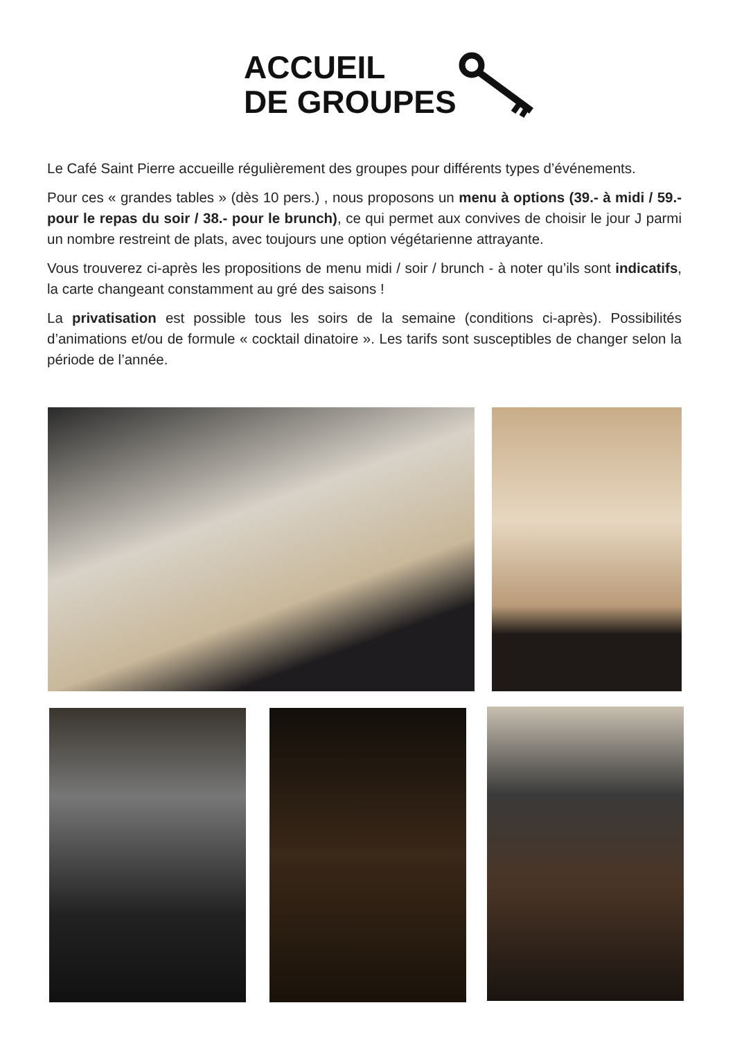ACCUEIL
DE GROUPES
Le Café Saint Pierre accueille régulièrement des groupes pour différents types d’événements.
Pour ces « grandes tables » (dès 10 pers.) , nous proposons un menu à options (39.- à midi / 59.- pour le repas du soir / 38.- pour le brunch), ce qui permet aux convives de choisir le jour J parmi un nombre restreint de plats, avec toujours une option végétarienne attrayante.
Vous trouverez ci-après les propositions de menu midi / soir / brunch - à noter qu’ils sont indicatifs, la carte changeant constamment au gré des saisons !
La privatisation est possible tous les soirs de la semaine (conditions ci-après). Possibilités d’animations et/ou de formule « cocktail dinatoire ». Les tarifs sont susceptibles de changer selon la période de l’année.